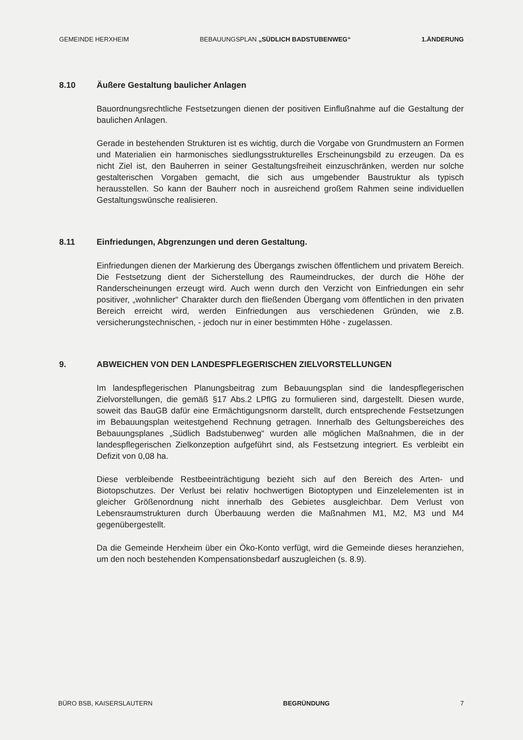GEMEINDE HERXHEIM BEBAUUNGSPLAN „SÜDLICH BADSTUBENWEG“1.ÄNDERUNG
8.10 Äußere Gestaltung baulicher Anlagen
Bauordnungsrechtliche Festsetzungen dienen der positiven Einflußnahme auf die Gestaltung der baulichen Anlagen.
Gerade in bestehenden Strukturen ist es wichtig, durch die Vorgabe von Grundmustern an Formen und Materialien ein harmonisches siedlungsstrukturelles Erscheinungsbild zu erzeugen. Da es nicht Ziel ist, den Bauherren in seiner Gestaltungsfreiheit einzuschränken, werden nur solche gestalterischen Vorgaben gemacht, die sich aus umgebender Baustruktur als typisch herausstellen. So kann der Bauherr noch in ausreichend großem Rahmen seine individuellen Gestaltungswünsche realisieren.
8.11 Einfriedungen, Abgrenzungen und deren Gestaltung.
Einfriedungen dienen der Markierung des Übergangs zwischen öffentlichem und privatem Bereich. Die Festsetzung dient der Sicherstellung des Raumeindruckes, der durch die Höhe der Randerscheinungen erzeugt wird. Auch wenn durch den Verzicht von Einfriedungen ein sehr positiver, „wohnlicher“ Charakter durch den fließenden Übergang vom öffentlichen in den privaten Bereich erreicht wird, werden Einfriedungen aus verschiedenen Gründen, wie z.B. versicherungstechnischen, - jedoch nur in einer bestimmten Höhe - zugelassen.
9. ABWEICHEN VON DEN LANDESPFLEGERISCHEN ZIELVORSTELLUNGEN
Im landespflegerischen Planungsbeitrag zum Bebauungsplan sind die landespflegerischen Zielvorstellungen, die gemäß §17 Abs.2 LPflG zu formulieren sind, dargestellt. Diesen wurde, soweit das BauGB dafür eine Ermächtigungsnorm darstellt, durch entsprechende Festsetzungen im Bebauungsplan weitestgehend Rechnung getragen. Innerhalb des Geltungsbereiches des Bebauungsplanes „Südlich Badstubenweg“ wurden alle möglichen Maßnahmen, die in der landespflegerischen Zielkonzeption aufgeführt sind, als Festsetzung integriert. Es verbleibt ein Defizit von 0,08 ha.
Diese verbleibende Restbeeinträchtigung bezieht sich auf den Bereich des Arten- und Biotopschutzes. Der Verlust bei relativ hochwertigen Biotoptypen und Einzelelementen ist in gleicher Größenordnung nicht innerhalb des Gebietes ausgleichbar. Dem Verlust von Lebensraumstrukturen durch Überbauung werden die Maßnahmen M1, M2, M3 und M4 gegenübergestellt.
Da die Gemeinde Herxheim über ein Öko-Konto verfügt, wird die Gemeinde dieses heranziehen, um den noch bestehenden Kompensationsbedarf auszugleichen (s. 8.9).
BÜRO BSB, KAISERSLAUTERN BEGRÜNDUNG 7